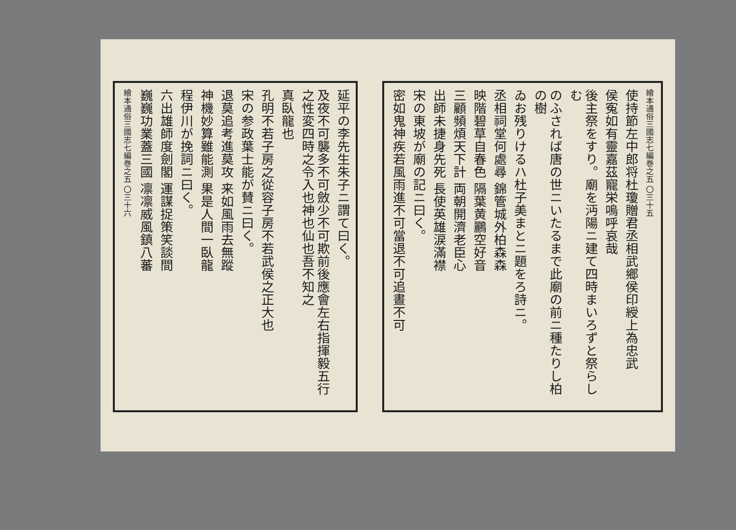延平の李先生朱子ニ謂て曰く。
及夜不可襲多不可斂少不可欺前後應會左右指揮毅五行之性変四時之令入也神也仙也吾不知之
真臥龍也
孔明不若子房之從容子房不若武侯之正大也
宋の参政葉士能が賛ニ曰く。
退莫追考進莫攻 来如風雨去無蹤
神機妙算雖能測 果是人間一臥龍
程伊川が挽詞ニ曰く。
六出雄師度劍閣 運謀捉策笑談間
巍巍功業蓋三國 凛凛威風鎮八蕃
繪本通俗三國志七編巻之五 〇三十六
繪本通俗三國志七編巻之五 〇三十五
使持節左中郎将杜瓊贈君丞相武鄉侯印綬上為忠武
侯寃如有靈嘉茲寵栄嗚呼哀哉
後主祭をすり。廟を沔陽ニ建て四時まいろずと祭らしむ
のふされば唐の世ニいたるまで此廟の前ニ種たりし柏の樹
ゐお残りけるハ杜子美まとニ題をろ詩ニ。
丞相祠堂何處尋 錦管城外柏森森
映階碧草自春色 隔葉黄鸝空好音
三顧頻煩天下計 両朝開濟老臣心
出師未捷身先死 長使英雄涙滿襟
宋の東坡が廟の記ニ曰く。
密如鬼神疾若風雨進不可當退不可追晝不可